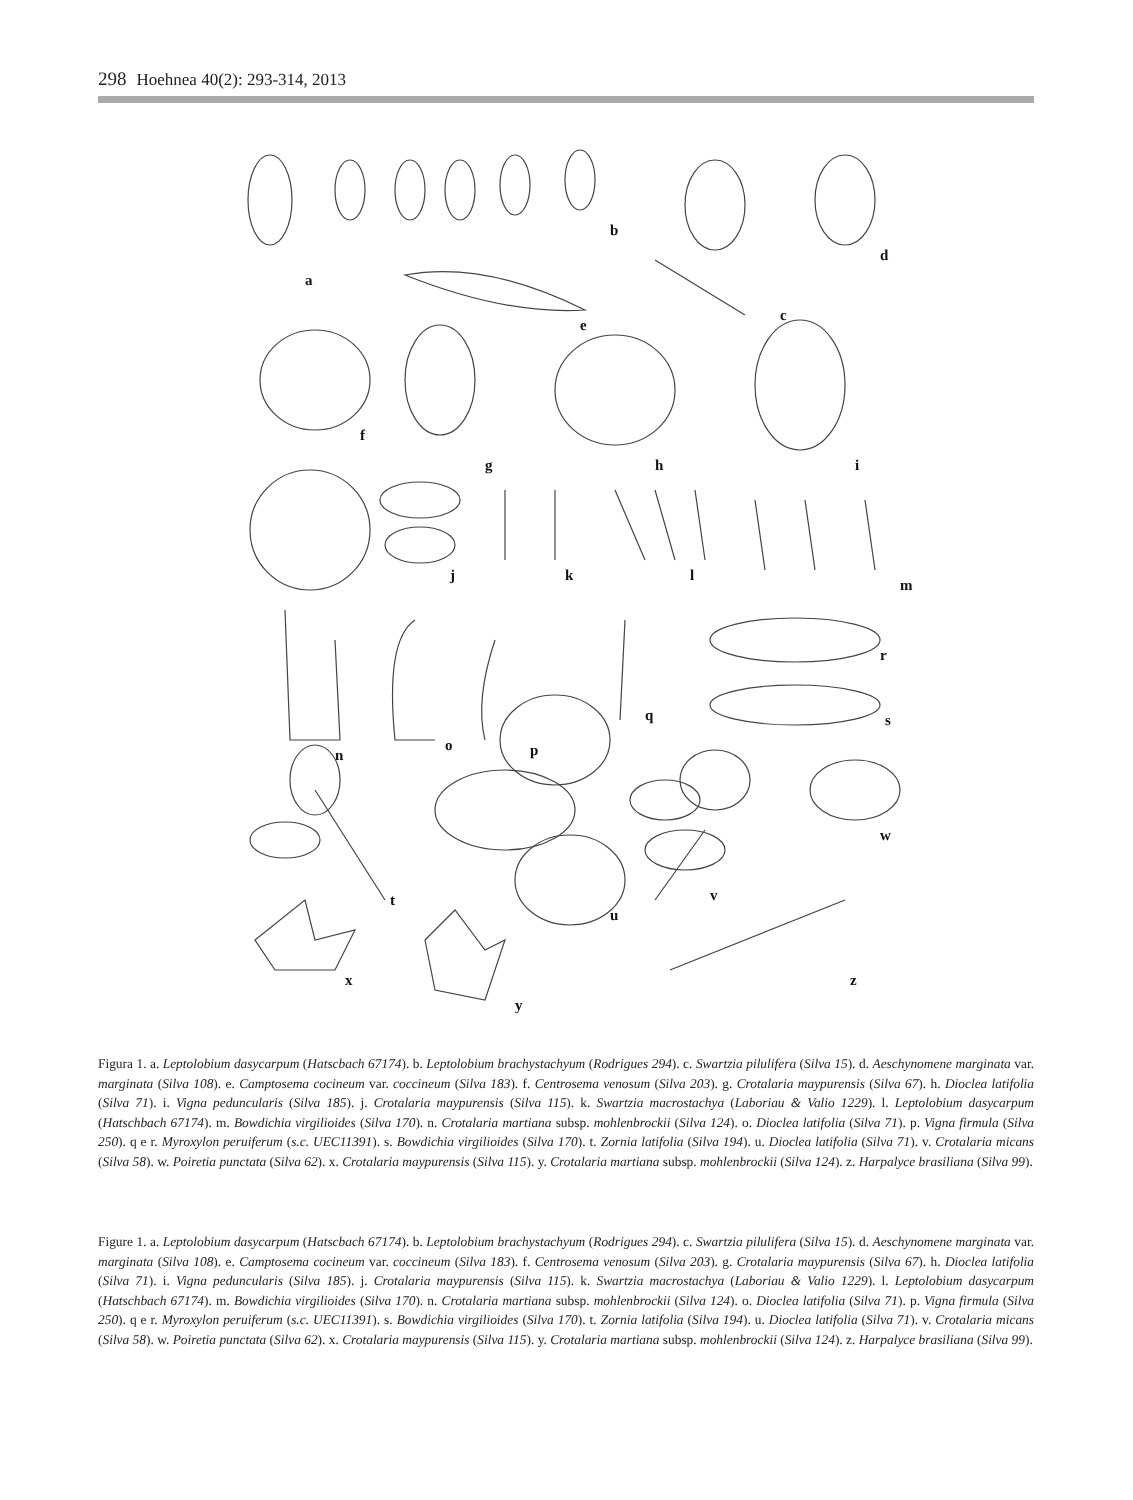298 Hoehnea 40(2): 293-314, 2013
a
b
c
d
e
f
g
h
i
j
k
l
m
n
o
p
q
r
s
t
u
v
w
x
y
z
Figura 1. a. Leptolobium dasycarpum (Hatscbach 67174). b. Leptolobium brachystachyum (Rodrigues 294). c. Swartzia pilulifera (Silva 15). d. Aeschynomene marginata var. marginata (Silva 108). e. Camptosema cocineum var. coccineum (Silva 183). f. Centrosema venosum (Silva 203). g. Crotalaria maypurensis (Silva 67). h. Dioclea latifolia (Silva 71). i. Vigna peduncularis (Silva 185). j. Crotalaria maypurensis (Silva 115). k. Swartzia macrostachya (Laboriau & Valio 1229). l. Leptolobium dasycarpum (Hatschbach 67174). m. Bowdichia virgilioides (Silva 170). n. Crotalaria martiana subsp. mohlenbrockii (Silva 124). o. Dioclea latifolia (Silva 71). p. Vigna firmula (Silva 250). q e r. Myroxylon peruiferum (s.c. UEC11391). s. Bowdichia virgilioides (Silva 170). t. Zornia latifolia (Silva 194). u. Dioclea latifolia (Silva 71). v. Crotalaria micans (Silva 58). w. Poiretia punctata (Silva 62). x. Crotalaria maypurensis (Silva 115). y. Crotalaria martiana subsp. mohlenbrockii (Silva 124). z. Harpalyce brasiliana (Silva 99).
Figure 1. a. Leptolobium dasycarpum (Hatscbach 67174). b. Leptolobium brachystachyum (Rodrigues 294). c. Swartzia pilulifera (Silva 15). d. Aeschynomene marginata var. marginata (Silva 108). e. Camptosema cocineum var. coccineum (Silva 183). f. Centrosema venosum (Silva 203). g. Crotalaria maypurensis (Silva 67). h. Dioclea latifolia (Silva 71). i. Vigna peduncularis (Silva 185). j. Crotalaria maypurensis (Silva 115). k. Swartzia macrostachya (Laboriau & Valio 1229). l. Leptolobium dasycarpum (Hatschbach 67174). m. Bowdichia virgilioides (Silva 170). n. Crotalaria martiana subsp. mohlenbrockii (Silva 124). o. Dioclea latifolia (Silva 71). p. Vigna firmula (Silva 250). q e r. Myroxylon peruiferum (s.c. UEC11391). s. Bowdichia virgilioides (Silva 170). t. Zornia latifolia (Silva 194). u. Dioclea latifolia (Silva 71). v. Crotalaria micans (Silva 58). w. Poiretia punctata (Silva 62). x. Crotalaria maypurensis (Silva 115). y. Crotalaria martiana subsp. mohlenbrockii (Silva 124). z. Harpalyce brasiliana (Silva 99).